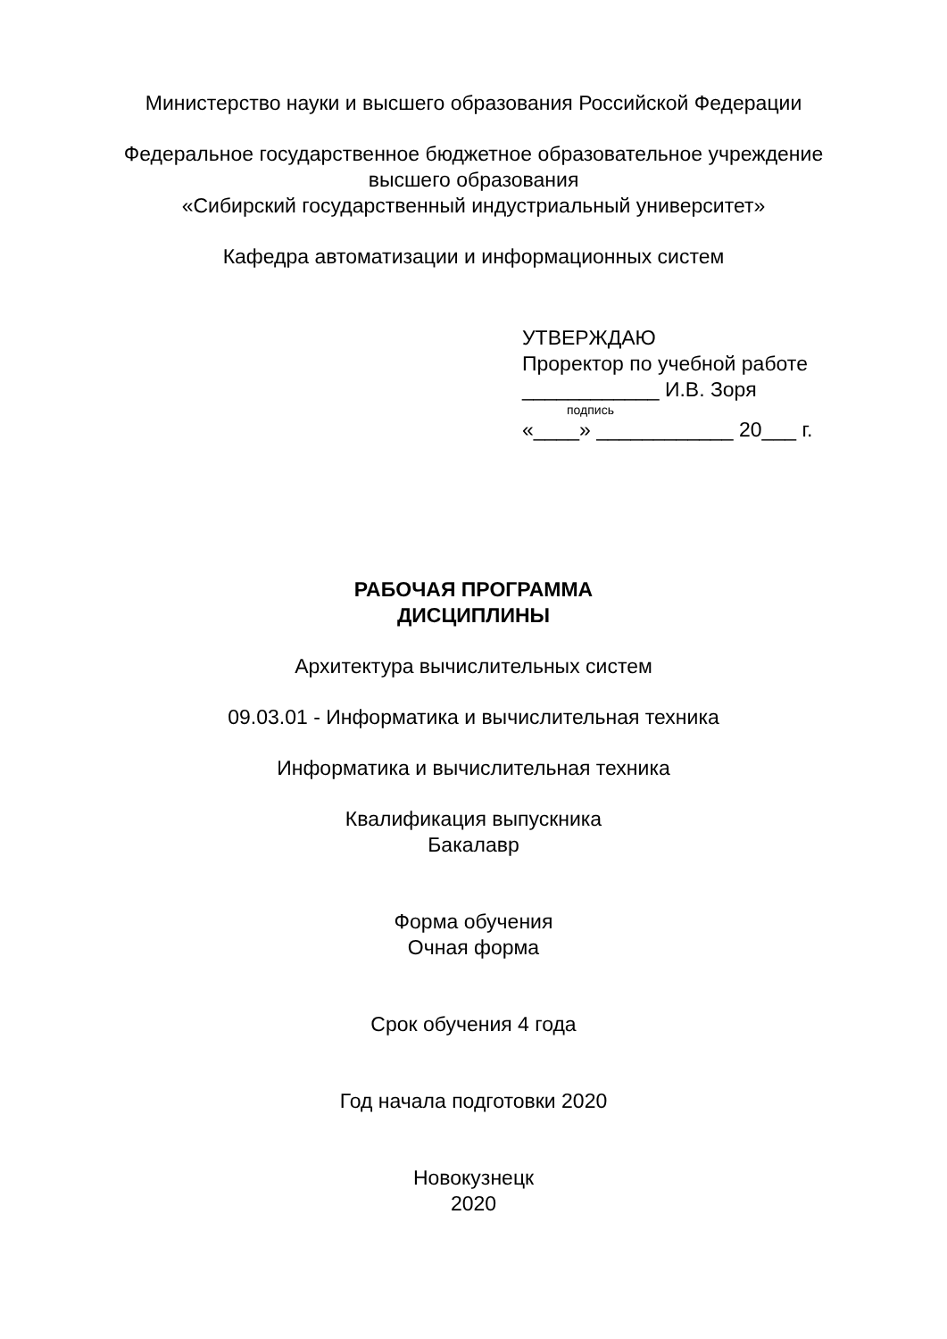Министерство науки и высшего образования Российской Федерации
Федеральное государственное бюджетное образовательное учреждение
высшего образования
«Сибирский государственный индустриальный университет»
Кафедра автоматизации и информационных систем
УТВЕРЖДАЮ
Проректор по учебной работе
____________ И.В. Зоря
подпись
«____» ____________ 20___ г.
РАБОЧАЯ ПРОГРАММА
ДИСЦИПЛИНЫ
Архитектура вычислительных систем
09.03.01 - Информатика и вычислительная техника
Информатика и вычислительная техника
Квалификация выпускника
Бакалавр
Форма обучения
Очная форма
Срок обучения 4 года
Год начала подготовки 2020
Новокузнецк
2020